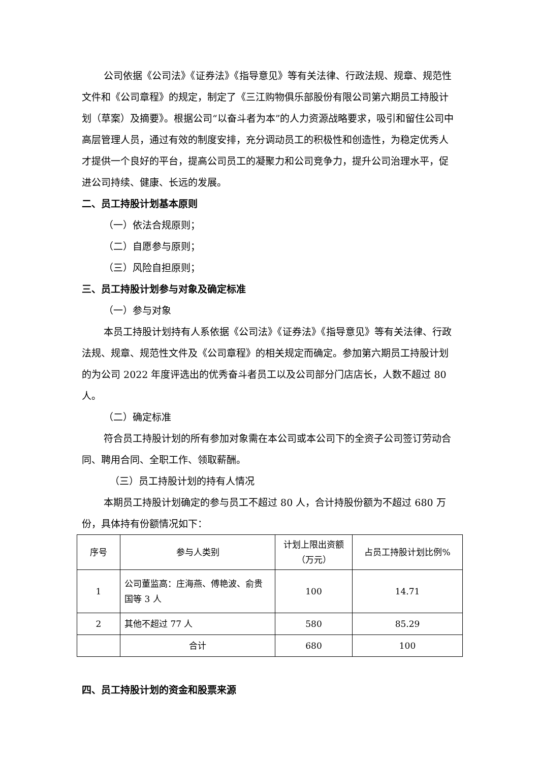公司依据《公司法》《证券法》《指导意见》等有关法律、行政法规、规章、规范性文件和《公司章程》的规定，制定了《三江购物俱乐部股份有限公司第六期员工持股计划（草案）及摘要》。根据公司“以奋斗者为本”的人力资源战略要求，吸引和留住公司中高层管理人员，通过有效的制度安排，充分调动员工的积极性和创造性，为稳定优秀人才提供一个良好的平台，提高公司员工的凝聚力和公司竞争力，提升公司治理水平，促进公司持续、健康、长远的发展。
二、员工持股计划基本原则
（一）依法合规原则；
（二）自愿参与原则；
（三）风险自担原则；
三、员工持股计划参与对象及确定标准
（一）参与对象
本员工持股计划持有人系依据《公司法》《证券法》《指导意见》等有关法律、行政法规、规章、规范性文件及《公司章程》的相关规定而确定。参加第六期员工持股计划的为公司 2022 年度评选出的优秀奋斗者员工以及公司部分门店店长，人数不超过 80 人。
（二）确定标准
符合员工持股计划的所有参加对象需在本公司或本公司下的全资子公司签订劳动合同、聘用合同、全职工作、领取薪酬。
（三）员工持股计划的持有人情况
本期员工持股计划确定的参与员工不超过 80 人，合计持股份额为不超过 680 万份，具体持有份额情况如下：
| 序号 | 参与人类别 | 计划上限出资额（万元） | 占员工持股计划比例% |
| --- | --- | --- | --- |
| 1 | 公司董监高：庄海燕、傅艳波、俞贵国等 3 人 | 100 | 14.71 |
| 2 | 其他不超过 77 人 | 580 | 85.29 |
| | 合计 | 680 | 100 |
四、员工持股计划的资金和股票来源